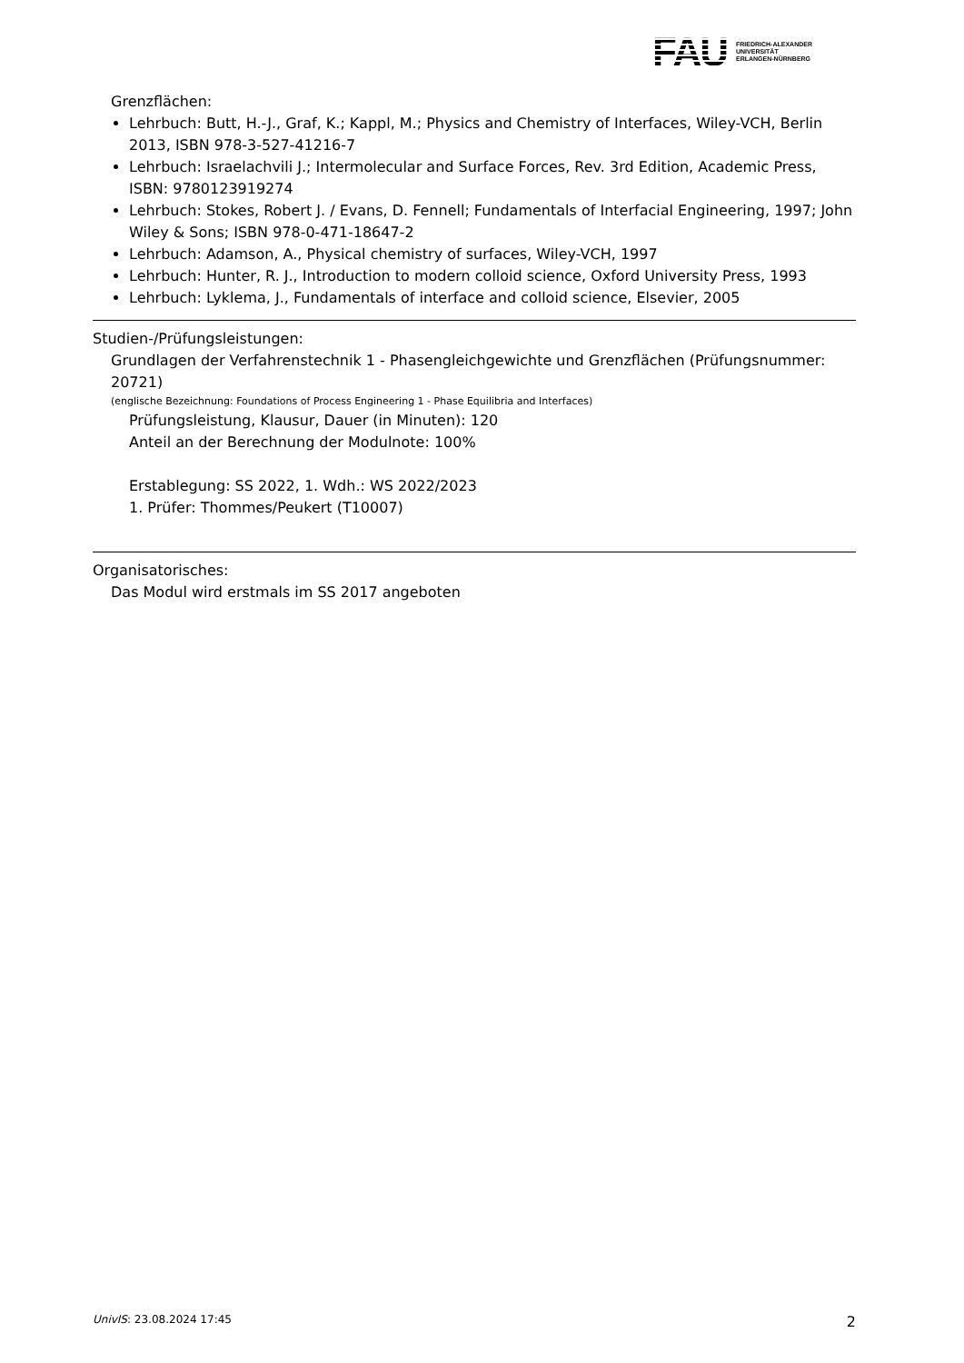FAU
FRIEDRICH-ALEXANDER
UNIVERSITÄT
ERLANGEN-NÜRNBERG
Grenzflächen:
Lehrbuch: Butt, H.-J., Graf, K.; Kappl, M.; Physics and Chemistry of Interfaces, Wiley-VCH, Berlin 2013, ISBN 978-3-527-41216-7
Lehrbuch: Israelachvili J.; Intermolecular and Surface Forces, Rev. 3rd Edition, Academic Press, ISBN: 9780123919274
Lehrbuch: Stokes, Robert J. / Evans, D. Fennell; Fundamentals of Interfacial Engineering, 1997; John Wiley & Sons; ISBN 978-0-471-18647-2
Lehrbuch: Adamson, A., Physical chemistry of surfaces, Wiley-VCH, 1997
Lehrbuch: Hunter, R. J., Introduction to modern colloid science, Oxford University Press, 1993
Lehrbuch: Lyklema, J., Fundamentals of interface and colloid science, Elsevier, 2005
Studien-/Prüfungsleistungen:
Grundlagen der Verfahrenstechnik 1 - Phasengleichgewichte und Grenzflächen (Prüfungsnummer: 20721)
(englische Bezeichnung: Foundations of Process Engineering 1 - Phase Equilibria and Interfaces)
Prüfungsleistung, Klausur, Dauer (in Minuten): 120
Anteil an der Berechnung der Modulnote: 100%
Erstablegung: SS 2022, 1. Wdh.: WS 2022/2023
1. Prüfer: Thommes/Peukert (T10007)
Organisatorisches:
Das Modul wird erstmals im SS 2017 angeboten
UnivIS: 23.08.2024 17:45 2